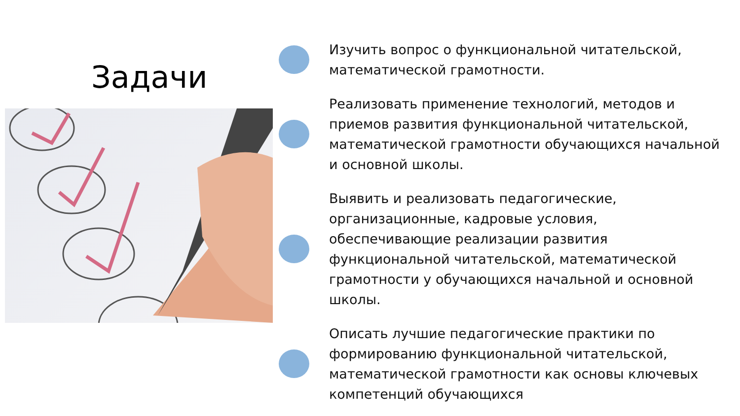Задачи
Изучить вопрос о функциональной читательской, математической грамотности.
Реализовать применение технологий, методов и приемов развития функциональной читательской, математической грамотности обучающихся начальной и основной школы.
Выявить и реализовать педагогические, организационные, кадровые условия, обеспечивающие реализации развития функциональной читательской, математической грамотности у обучающихся начальной и основной школы.
Описать лучшие педагогические практики по формированию функциональной читательской, математической грамотности как основы ключевых компетенций обучающихся